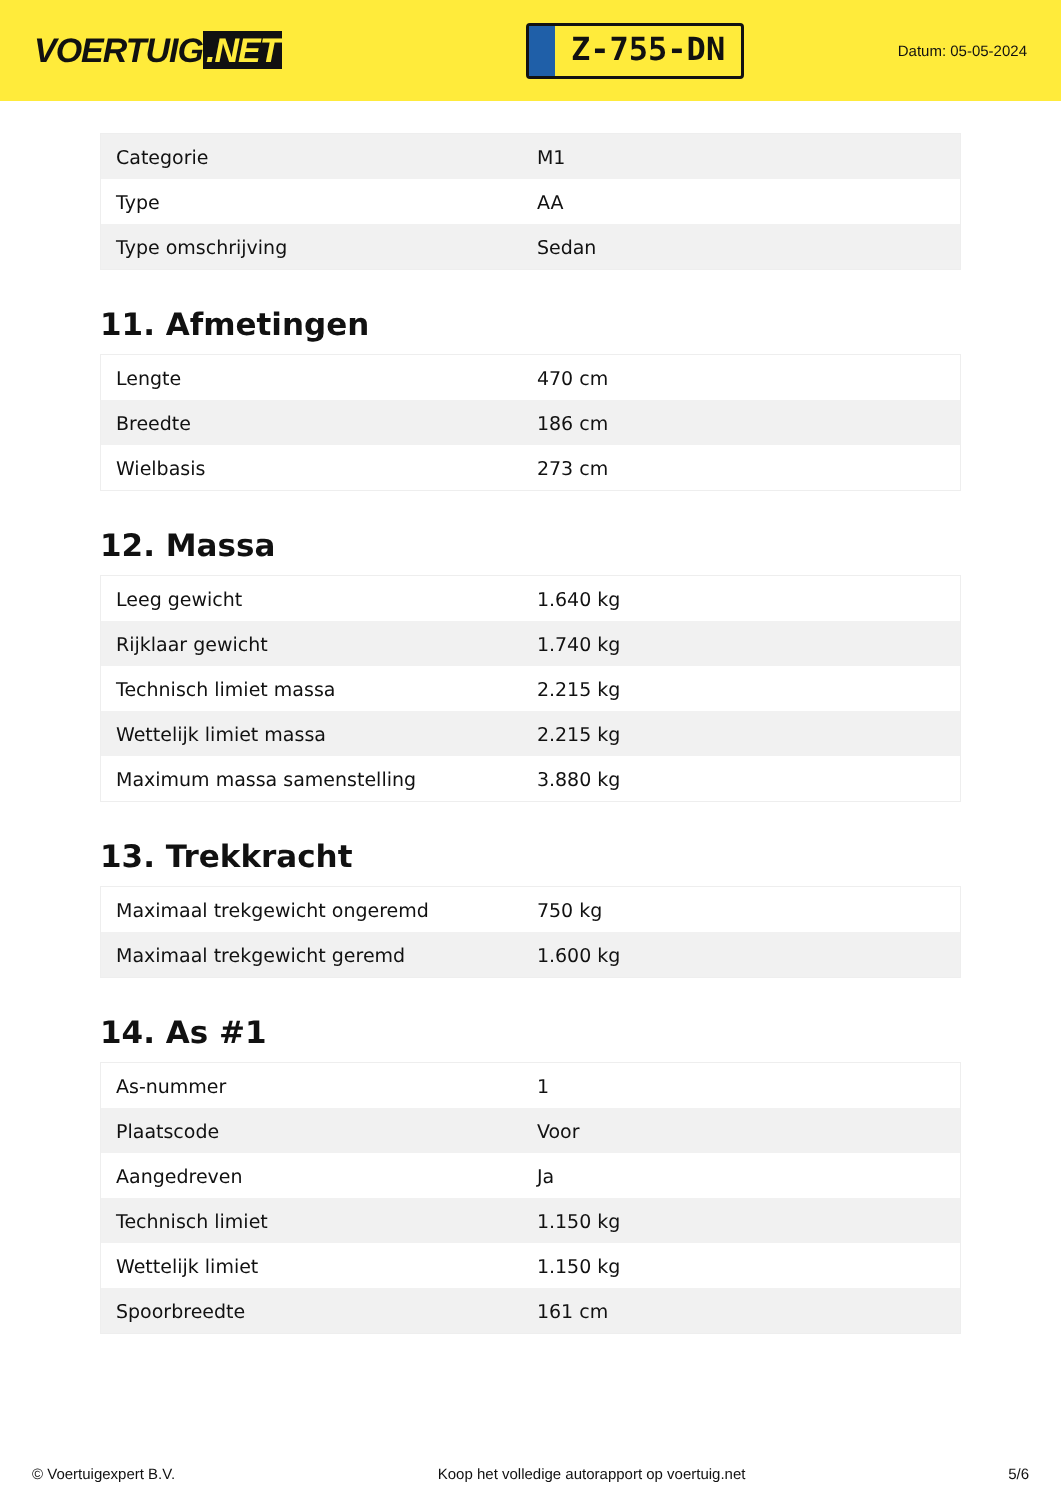VOERTUIG.NET
Z-755-DN
Datum: 05-05-2024
| Categorie | M1 |
| Type | AA |
| Type omschrijving | Sedan |
11. Afmetingen
| Lengte | 470 cm |
| Breedte | 186 cm |
| Wielbasis | 273 cm |
12. Massa
| Leeg gewicht | 1.640 kg |
| Rijklaar gewicht | 1.740 kg |
| Technisch limiet massa | 2.215 kg |
| Wettelijk limiet massa | 2.215 kg |
| Maximum massa samenstelling | 3.880 kg |
13. Trekkracht
| Maximaal trekgewicht ongeremd | 750 kg |
| Maximaal trekgewicht geremd | 1.600 kg |
14. As #1
| As-nummer | 1 |
| Plaatscode | Voor |
| Aangedreven | Ja |
| Technisch limiet | 1.150 kg |
| Wettelijk limiet | 1.150 kg |
| Spoorbreedte | 161 cm |
© Voertuigexpert B.V. Koop het volledige autorapport op voertuig.net 5/6